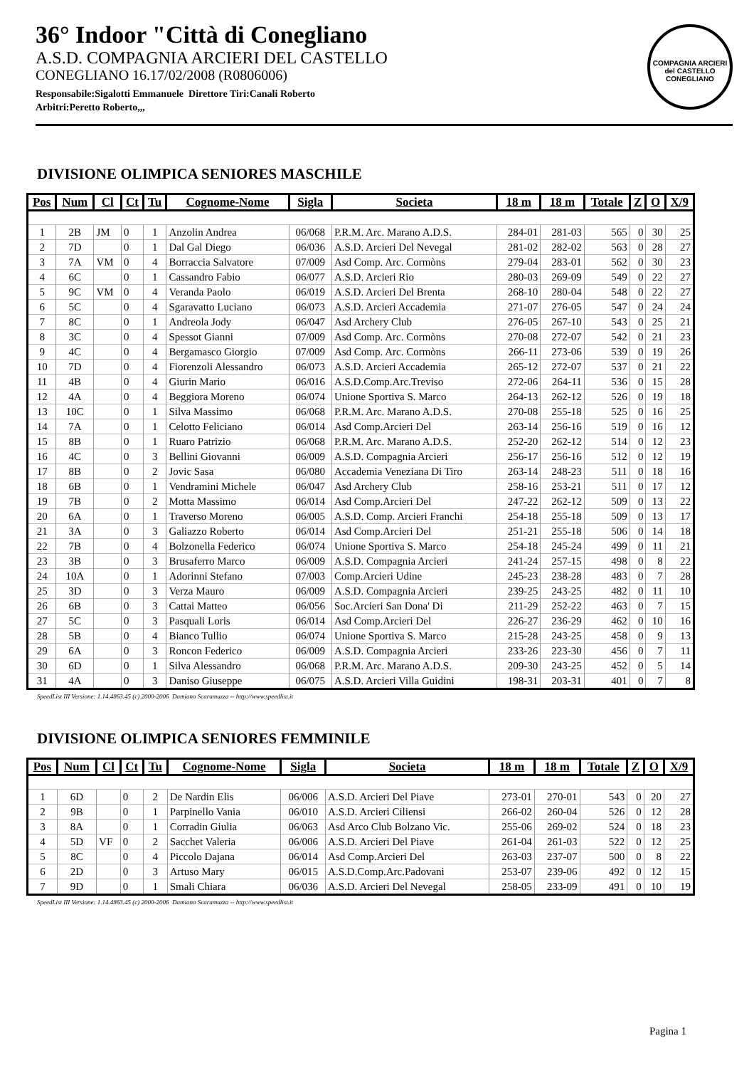36° Indoor "Città di Conegliano
A.S.D. COMPAGNIA ARCIERI DEL CASTELLO
CONEGLIANO 16.17/02/2008 (R0806006)
Responsabile:Sigalotti Emmanuele Direttore Tiri:Canali Roberto
Arbitri:Peretto Roberto,,,
COMPAGNIA ARCIERI del CASTELLO
CONEGLIANO
DIVISIONE OLIMPICA SENIORES MASCHILE
| Pos | Num | Cl | Ct | Tu | Cognome-Nome | Sigla | Societa | 18 m | 18 m | Totale | Z | O | X/9 |
| --- | --- | --- | --- | --- | --- | --- | --- | --- | --- | --- | --- | --- | --- |
| 1 | 2B | JM | 0 | 1 | Anzolin Andrea | 06/068 | P.R.M. Arc. Marano A.D.S. | 284-01 | 281-03 | 565 | 0 | 30 | 25 |
| 2 | 7D | | 0 | 1 | Dal Gal Diego | 06/036 | A.S.D. Arcieri Del Nevegal | 281-02 | 282-02 | 563 | 0 | 28 | 27 |
| 3 | 7A | VM | 0 | 4 | Borraccia Salvatore | 07/009 | Asd Comp. Arc. Cormòns | 279-04 | 283-01 | 562 | 0 | 30 | 23 |
| 4 | 6C | | 0 | 1 | Cassandro Fabio | 06/077 | A.S.D. Arcieri Rio | 280-03 | 269-09 | 549 | 0 | 22 | 27 |
| 5 | 9C | VM | 0 | 4 | Veranda Paolo | 06/019 | A.S.D. Arcieri Del Brenta | 268-10 | 280-04 | 548 | 0 | 22 | 27 |
| 6 | 5C | | 0 | 4 | Sgaravatto Luciano | 06/073 | A.S.D. Arcieri Accademia | 271-07 | 276-05 | 547 | 0 | 24 | 24 |
| 7 | 8C | | 0 | 1 | Andreola Jody | 06/047 | Asd Archery Club | 276-05 | 267-10 | 543 | 0 | 25 | 21 |
| 8 | 3C | | 0 | 4 | Spessot Gianni | 07/009 | Asd Comp. Arc. Cormòns | 270-08 | 272-07 | 542 | 0 | 21 | 23 |
| 9 | 4C | | 0 | 4 | Bergamasco Giorgio | 07/009 | Asd Comp. Arc. Cormòns | 266-11 | 273-06 | 539 | 0 | 19 | 26 |
| 10 | 7D | | 0 | 4 | Fiorenzoli Alessandro | 06/073 | A.S.D. Arcieri Accademia | 265-12 | 272-07 | 537 | 0 | 21 | 22 |
| 11 | 4B | | 0 | 4 | Giurin Mario | 06/016 | A.S.D.Comp.Arc.Treviso | 272-06 | 264-11 | 536 | 0 | 15 | 28 |
| 12 | 4A | | 0 | 4 | Beggiora Moreno | 06/074 | Unione Sportiva S. Marco | 264-13 | 262-12 | 526 | 0 | 19 | 18 |
| 13 | 10C | | 0 | 1 | Silva Massimo | 06/068 | P.R.M. Arc. Marano A.D.S. | 270-08 | 255-18 | 525 | 0 | 16 | 25 |
| 14 | 7A | | 0 | 1 | Celotto Feliciano | 06/014 | Asd Comp.Arcieri Del | 263-14 | 256-16 | 519 | 0 | 16 | 12 |
| 15 | 8B | | 0 | 1 | Ruaro Patrizio | 06/068 | P.R.M. Arc. Marano A.D.S. | 252-20 | 262-12 | 514 | 0 | 12 | 23 |
| 16 | 4C | | 0 | 3 | Bellini Giovanni | 06/009 | A.S.D. Compagnia Arcieri | 256-17 | 256-16 | 512 | 0 | 12 | 19 |
| 17 | 8B | | 0 | 2 | Jovic Sasa | 06/080 | Accademia Veneziana Di Tiro | 263-14 | 248-23 | 511 | 0 | 18 | 16 |
| 18 | 6B | | 0 | 1 | Vendramini Michele | 06/047 | Asd Archery Club | 258-16 | 253-21 | 511 | 0 | 17 | 12 |
| 19 | 7B | | 0 | 2 | Motta Massimo | 06/014 | Asd Comp.Arcieri Del | 247-22 | 262-12 | 509 | 0 | 13 | 22 |
| 20 | 6A | | 0 | 1 | Traverso Moreno | 06/005 | A.S.D. Comp. Arcieri Franchi | 254-18 | 255-18 | 509 | 0 | 13 | 17 |
| 21 | 3A | | 0 | 3 | Galiazzo Roberto | 06/014 | Asd Comp.Arcieri Del | 251-21 | 255-18 | 506 | 0 | 14 | 18 |
| 22 | 7B | | 0 | 4 | Bolzonella Federico | 06/074 | Unione Sportiva S. Marco | 254-18 | 245-24 | 499 | 0 | 11 | 21 |
| 23 | 3B | | 0 | 3 | Brusaferro Marco | 06/009 | A.S.D. Compagnia Arcieri | 241-24 | 257-15 | 498 | 0 | 8 | 22 |
| 24 | 10A | | 0 | 1 | Adorinni Stefano | 07/003 | Comp.Arcieri Udine | 245-23 | 238-28 | 483 | 0 | 7 | 28 |
| 25 | 3D | | 0 | 3 | Verza Mauro | 06/009 | A.S.D. Compagnia Arcieri | 239-25 | 243-25 | 482 | 0 | 11 | 10 |
| 26 | 6B | | 0 | 3 | Cattai Matteo | 06/056 | Soc.Arcieri San Dona' Di | 211-29 | 252-22 | 463 | 0 | 7 | 15 |
| 27 | 5C | | 0 | 3 | Pasquali Loris | 06/014 | Asd Comp.Arcieri Del | 226-27 | 236-29 | 462 | 0 | 10 | 16 |
| 28 | 5B | | 0 | 4 | Bianco Tullio | 06/074 | Unione Sportiva S. Marco | 215-28 | 243-25 | 458 | 0 | 9 | 13 |
| 29 | 6A | | 0 | 3 | Roncon Federico | 06/009 | A.S.D. Compagnia Arcieri | 233-26 | 223-30 | 456 | 0 | 7 | 11 |
| 30 | 6D | | 0 | 1 | Silva Alessandro | 06/068 | P.R.M. Arc. Marano A.D.S. | 209-30 | 243-25 | 452 | 0 | 5 | 14 |
| 31 | 4A | | 0 | 3 | Daniso Giuseppe | 06/075 | A.S.D. Arcieri Villa Guidini | 198-31 | 203-31 | 401 | 0 | 7 | 8 |
SpeedList III Versione: 1.14.4863.45 (c) 2000-2006 Damiano Scaramuzza -- http://www.speedlist.it
DIVISIONE OLIMPICA SENIORES FEMMINILE
| Pos | Num | Cl | Ct | Tu | Cognome-Nome | Sigla | Societa | 18 m | 18 m | Totale | Z | O | X/9 |
| --- | --- | --- | --- | --- | --- | --- | --- | --- | --- | --- | --- | --- | --- |
| 1 | 6D | | 0 | 2 | De Nardin Elis | 06/006 | A.S.D. Arcieri Del Piave | 273-01 | 270-01 | 543 | 0 | 20 | 27 |
| 2 | 9B | | 0 | 1 | Parpinello Vania | 06/010 | A.S.D. Arcieri Ciliensi | 266-02 | 260-04 | 526 | 0 | 12 | 28 |
| 3 | 8A | | 0 | 1 | Corradin Giulia | 06/063 | Asd Arco Club Bolzano Vic. | 255-06 | 269-02 | 524 | 0 | 18 | 23 |
| 4 | 5D | VF | 0 | 2 | Sacchet Valeria | 06/006 | A.S.D. Arcieri Del Piave | 261-04 | 261-03 | 522 | 0 | 12 | 25 |
| 5 | 8C | | 0 | 4 | Piccolo Dajana | 06/014 | Asd Comp.Arcieri Del | 263-03 | 237-07 | 500 | 0 | 8 | 22 |
| 6 | 2D | | 0 | 3 | Artuso Mary | 06/015 | A.S.D.Comp.Arc.Padovani | 253-07 | 239-06 | 492 | 0 | 12 | 15 |
| 7 | 9D | | 0 | 1 | Smali Chiara | 06/036 | A.S.D. Arcieri Del Nevegal | 258-05 | 233-09 | 491 | 0 | 10 | 19 |
SpeedList III Versione: 1.14.4863.45 (c) 2000-2006 Damiano Scaramuzza -- http://www.speedlist.it
Pagina 1